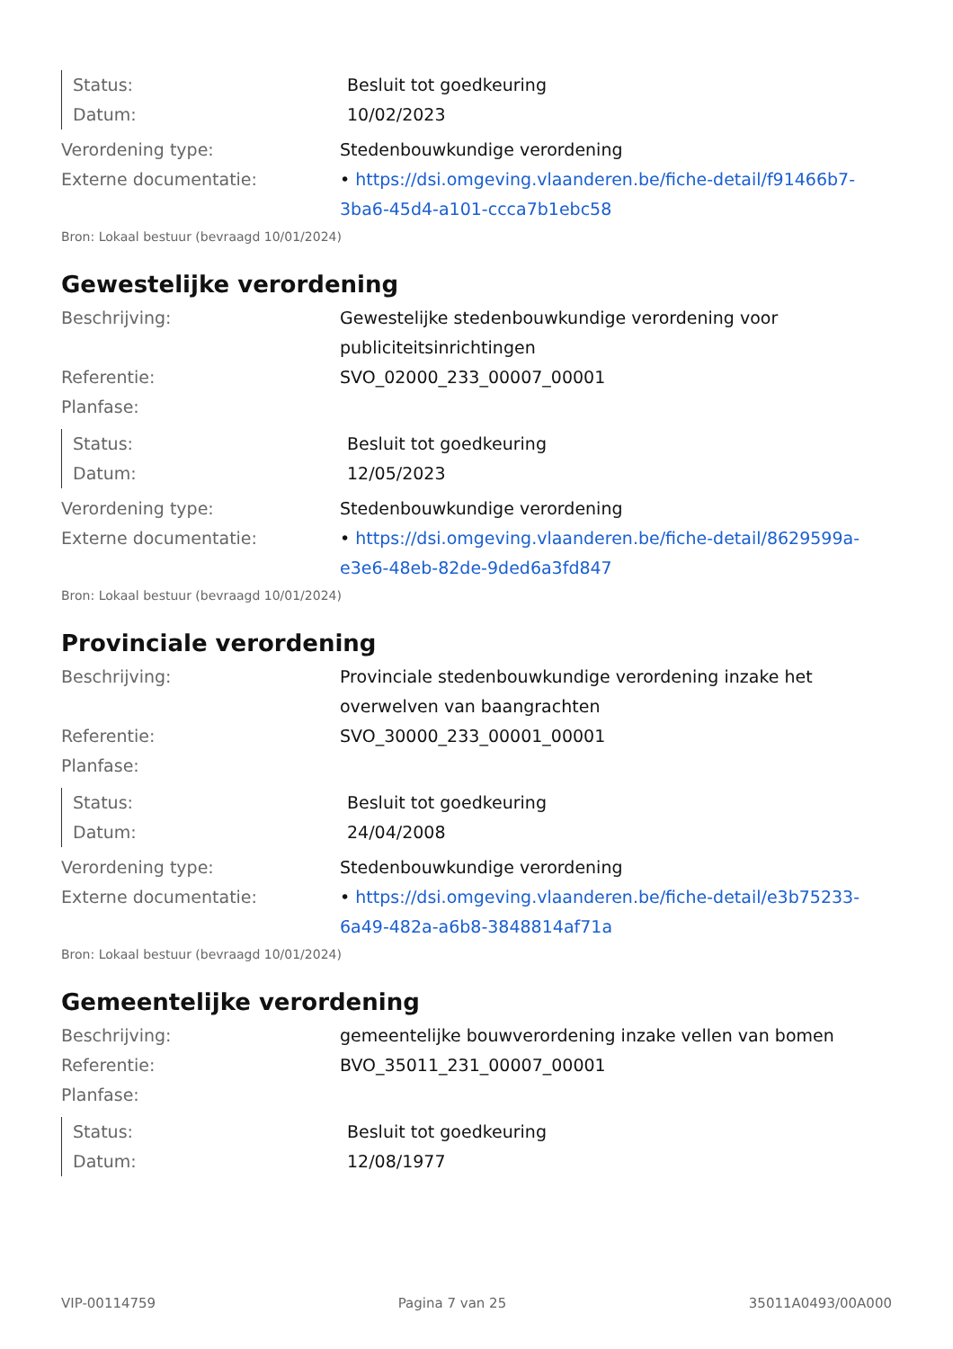| Status: | Besluit tot goedkeuring |
| Datum: | 10/02/2023 |
| Verordening type: | Stedenbouwkundige verordening |
| Externe documentatie: | • https://dsi.omgeving.vlaanderen.be/fiche-detail/f91466b7-3ba6-45d4-a101-ccca7b1ebc58 |
Bron: Lokaal bestuur (bevraagd 10/01/2024)
Gewestelijke verordening
| Beschrijving: | Gewestelijke stedenbouwkundige verordening voor publiciteitsinrichtingen |
| Referentie: | SVO_02000_233_00007_00001 |
| Planfase: | |
| Status: | Besluit tot goedkeuring |
| Datum: | 12/05/2023 |
| Verordening type: | Stedenbouwkundige verordening |
| Externe documentatie: | • https://dsi.omgeving.vlaanderen.be/fiche-detail/8629599a-e3e6-48eb-82de-9ded6a3fd847 |
Bron: Lokaal bestuur (bevraagd 10/01/2024)
Provinciale verordening
| Beschrijving: | Provinciale stedenbouwkundige verordening inzake het overwelven van baangrachten |
| Referentie: | SVO_30000_233_00001_00001 |
| Planfase: | |
| Status: | Besluit tot goedkeuring |
| Datum: | 24/04/2008 |
| Verordening type: | Stedenbouwkundige verordening |
| Externe documentatie: | • https://dsi.omgeving.vlaanderen.be/fiche-detail/e3b75233-6a49-482a-a6b8-3848814af71a |
Bron: Lokaal bestuur (bevraagd 10/01/2024)
Gemeentelijke verordening
| Beschrijving: | gemeentelijke bouwverordening inzake vellen van bomen |
| Referentie: | BVO_35011_231_00007_00001 |
| Planfase: | |
| Status: | Besluit tot goedkeuring |
| Datum: | 12/08/1977 |
VIP-00114759 Pagina 7 van 25 35011A0493/00A000